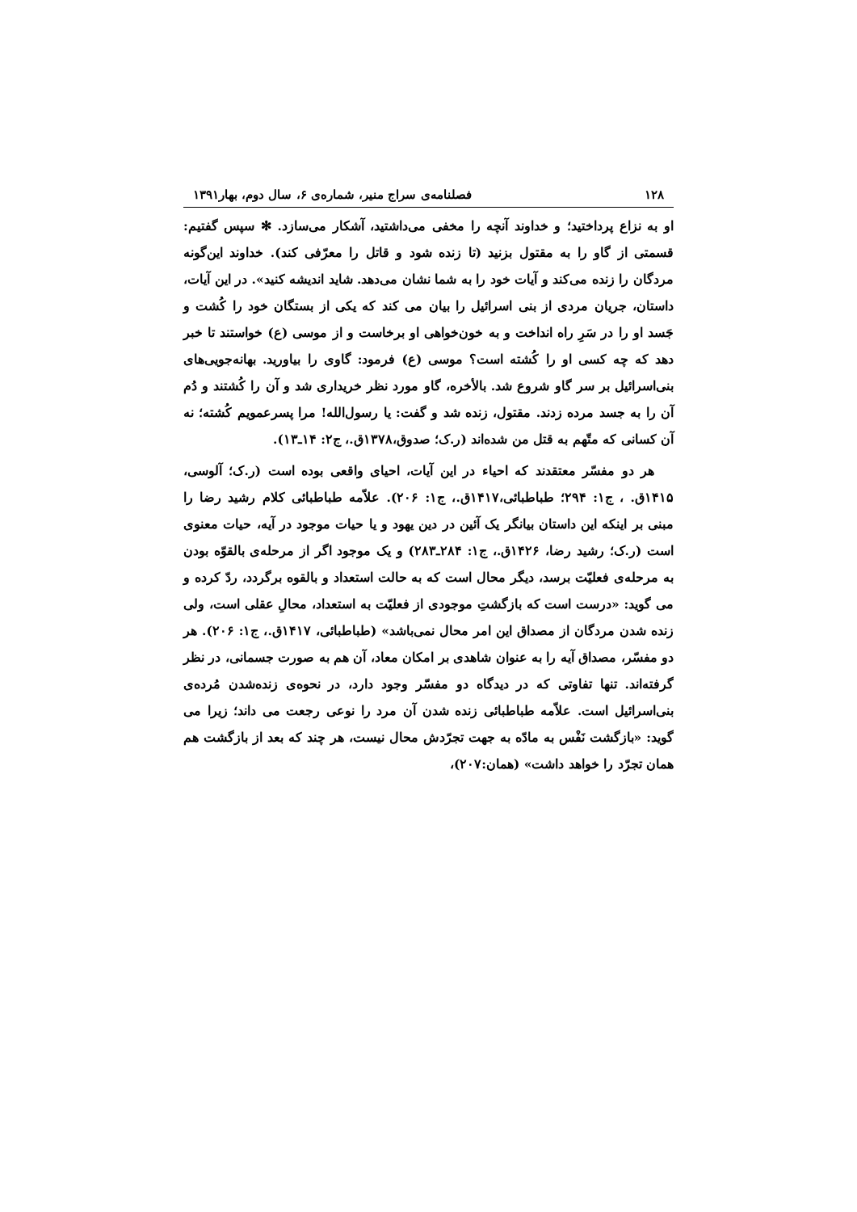۱۲۸ فصلنامه‌ی سراج منیر، شماره‌ی ۶، سال دوم، بهار۱۳۹۱
او به نزاع پرداختید؛ و خداوند آنچه را مخفی می‌داشتید، آشکار می‌سازد. ✻ سپس گفتیم: قسمتی از گاو را به مقتول بزنید (تا زنده شود و قاتل را معرّفی کند). خداوند این‌گونه مردگان را زنده می‌کند و آیات خود را به شما نشان می‌دهد. شاید اندیشه کنید». در این آیات، داستان، جریان مردی از بنی اسرائیل را بیان می کند که یکی از بستگان خود را کُشت و جَسد او را در سَرِ راه انداخت و به خون‌خواهی او برخاست و از موسی (ع) خواستند تا خبر دهد که چه کسی او را کُشته است؟ موسی (ع) فرمود: گاوی را بیاورید. بهانه‌جویی‌های بنی‌اسرائیل بر سر گاو شروع شد. بالأخره، گاو مورد نظر خریداری شد و آن را کُشتند و دُم آن را به جسد مرده زدند. مقتول، زنده شد و گفت: یا رسول‌الله! مرا پسرعمویم کُشته؛ نه آن کسانی که متّهم به قتل من شده‌اند (ر.ک؛ صدوق،۱۳۷۸ق.، ج۲: ۱۴ـ۱۳).
هر دو مفسّر معتقدند که احیاء در این آیات، احیای واقعی بوده است (ر.ک؛ آلوسی، ۱۴۱۵ق. ، ج۱: ۲۹۴؛ طباطبائی،۱۴۱۷ق.، ج۱: ۲۰۶). علاّمه طباطبائی کلام رشید رضا را مبنی بر اینکه این داستان بیانگر یک آئین در دین یهود و یا حیات موجود در آیه، حیات معنوی است (ر.ک؛ رشید رضا، ۱۴۲۶ق.، ج۱: ۲۸۴ـ۲۸۳) و یک موجود اگر از مرحله‌ی بالقوّه بودن به مرحله‌ی فعلیّت برسد، دیگر محال است که به حالت استعداد و بالقوه برگردد، ردّ کرده و می گوید: «درست است که بازگشتِ موجودی از فعلیّت به استعداد، محالِ عقلی است، ولی زنده شدن مردگان از مصداق این امر محال نمی‌باشد» (طباطبائی، ۱۴۱۷ق.، ج۱: ۲۰۶). هر دو مفسّر، مصداق آیه را به عنوان شاهدی بر امکان معاد، آن هم به صورت جسمانی، در نظر گرفته‌اند. تنها تفاوتی که در دیدگاه دو مفسّر وجود دارد، در نحوه‌ی زنده‌شدن مُرده‌ی بنی‌اسرائیل است. علاّمه طباطبائی زنده شدن آن مرد را نوعی رجعت می داند؛ زیرا می گوید: «بازگشت نَفْس به مادّه به جهت تجرّدش محال نیست، هر چند که بعد از بازگشت هم همان تجرّد را خواهد داشت» (همان:۲۰۷)،